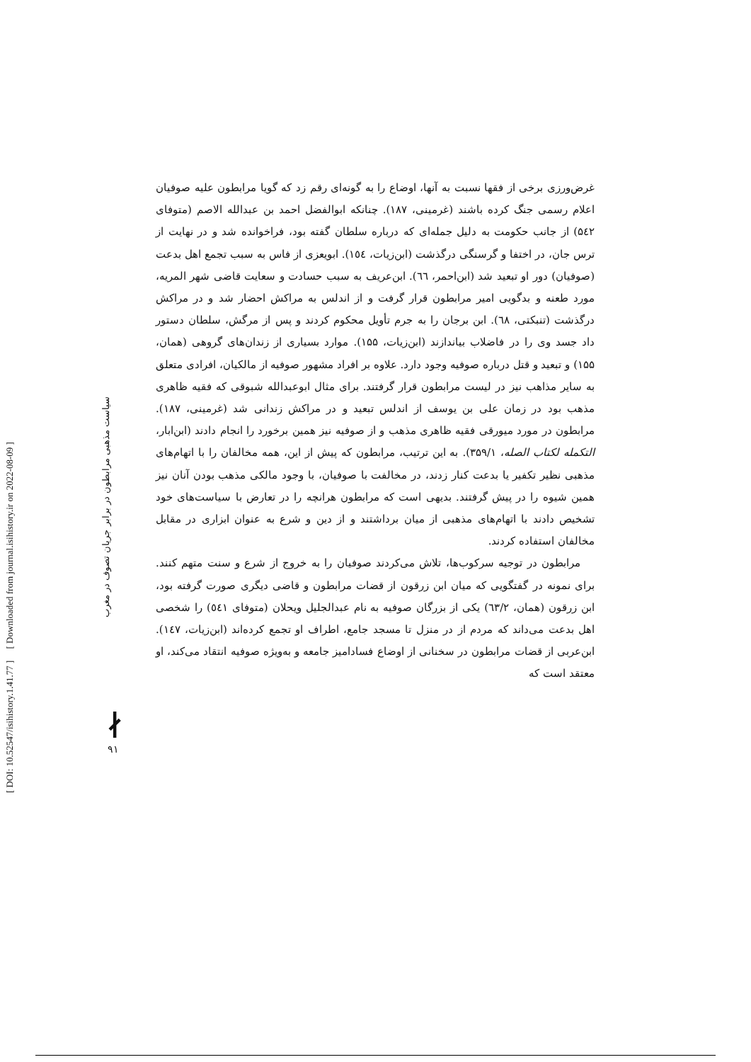[ DOI: 10.52547/isihistory.1.41.77 ] [ Downloaded from journal.isihistory.ir on 2022-08-09 ]
سیاست مذهبی مرابطون در برابر جریان تصوف در مغرب
∤
۹۱
غرض‌ورزی برخی از فقها نسبت به آنها، اوضاع را به گونه‌ای رقم زد که گویا مرابطون علیه صوفیان اعلام رسمی جنگ کرده باشند (غرمینی، ۱۸۷). چنانکه ابوالفضل احمد بن عبدالله الاصم (متوفای ۵٤۲) از جانب حکومت به دلیل جمله‌ای که درباره سلطان گفته بود، فراخوانده شد و در نهایت از ترس جان، در اختفا و گرسنگی درگذشت (ابن‌زیات، ۱٥٤). ابویعزی از فاس به سبب تجمع اهل بدعت (صوفیان) دور او تبعید شد (ابن‌احمر، ٦٦). ابن‌عریف به سبب حسادت و سعایت قاضی شهر المریه، مورد طعنه و بدگویی امیر مرابطون قرار گرفت و از اندلس به مراکش احضار شد و در مراکش درگذشت (تنبکتی، ٦٨). ابن برجان را به جرم تأویل محکوم کردند و پس از مرگش، سلطان دستور داد جسد وی را در فاضلاب بیاندازند (ابن‌زیات، ۱۵۵). موارد بسیاری از زندان‌های گروهی (همان، ۱۵۵) و تبعید و قتل درباره صوفیه وجود دارد. علاوه بر افراد مشهور صوفیه از مالکیان، افرادی متعلق به سایر مذاهب نیز در لیست مرابطون قرار گرفتند. برای مثال ابوعبدالله شبوقی که فقیه ظاهری مذهب بود در زمان علی بن یوسف از اندلس تبعید و در مراکش زندانی شد (غرمینی، ۱۸۷). مرابطون در مورد میورقی فقیه ظاهری مذهب و از صوفیه نیز همین برخورد را انجام دادند (ابن‌ابار، التکمله لکتاب الصله، ۳۵۹/۱). به این ترتیب، مرابطون که پیش از این، همه مخالفان را با اتهام‌های مذهبی نظیر تکفیر یا بدعت کنار زدند، در مخالفت با صوفیان، با وجود مالکی مذهب بودن آنان نیز همین شیوه را در پیش گرفتند. بدیهی است که مرابطون هرانچه را در تعارض با سیاست‌های خود تشخیص دادند با اتهام‌های مذهبی از میان برداشتند و از دین و شرع به عنوان ابزاری در مقابل مخالفان استفاده کردند.
مرابطون در توجیه سرکوب‌ها، تلاش می‌کردند صوفیان را به خروج از شرع و سنت متهم کنند. برای نمونه در گفتگویی که میان ابن زرقون از قضات مرابطون و قاضی دیگری صورت گرفته بود، ابن زرقون (همان، ٦۳/۲) یکی از بزرگان صوفیه به نام عبدالجلیل ویحلان (متوفای ٥٤۱) را شخصی اهل بدعت می‌داند که مردم از در منزل تا مسجد جامع، اطراف او تجمع کرده‌اند (ابن‌زیات، ۱٤۷). ابن‌عربی از قضات مرابطون در سخنانی از اوضاع فسادامیز جامعه و به‌ویژه صوفیه انتقاد می‌کند، او معتقد است که